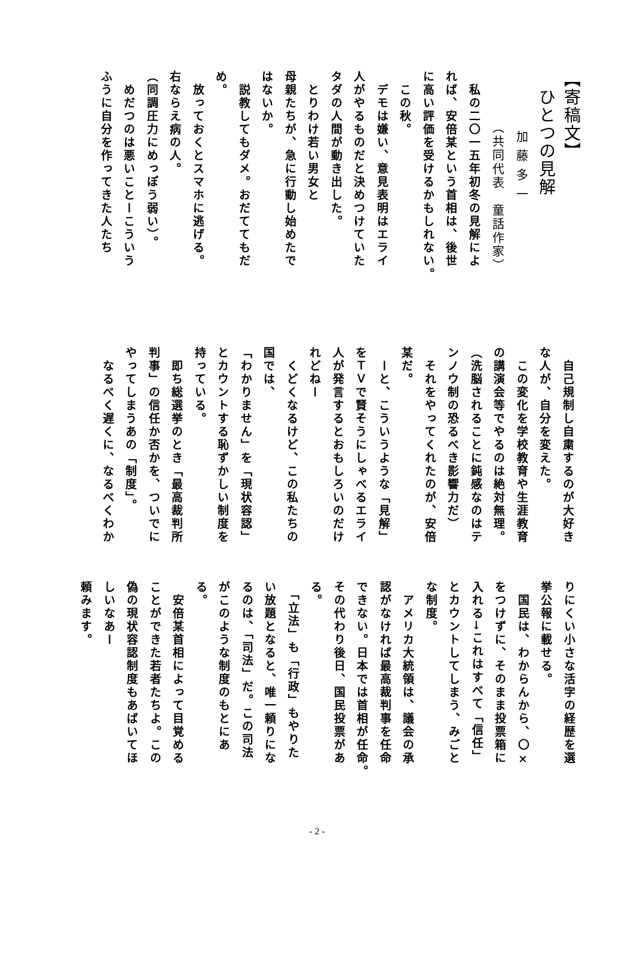【寄稿文】
　ひとつの見解
加藤多一
（共同代表　童話作家）
　私の二〇一五年初冬の見解によ
れば、安倍某という首相は、後世
に高い評価を受けるかもしれない。
　この秋。
　デモは嫌い、意見表明はエライ
人がやるものだと決めつけていた
タダの人間が動き出した。
　とりわけ若い男女と
母親たちが、急に行動し始めたで
はないか。
　説教してもダメ。おだててもだ
め。
　放っておくとスマホに逃げる。
右ならえ病の人。
（同調圧力にめっぽう弱い）。
　めだつのは悪いことーこういう
ふうに自分を作ってきた人たち
　自己規制し自粛するのが大好き
な人が、自分を変えた。
　この変化を学校教育や生涯教育
の講演会等でやるのは絶対無理。
（洗脳されることに鈍感なのはテ
ンノウ制の恐るべき影響力だ）
　それをやってくれたのが、安倍
某だ。
　ーと、こういうような「見解」
をＴＶで賢そうにしゃべるエライ
人が発言するとおもしろいのだけ
れどねー
　くどくなるけど、この私たちの
国では、
「わかりません」を「現状容認」
とカウントする恥ずかしい制度を
持っている。
　即ち総選挙のとき「最高裁判所
判事」の信任か否かを、ついでに
やってしまうあの「制度」。
　なるべく遅くに、なるべくわか
りにくい小さな活字の経歴を選
挙公報に載せる。
　国民は、わからんから、〇×
をつけずに、そのまま投票箱に
入れる→これはすべて「信任」
とカウントしてしまう、みごと
な制度。
　アメリカ大統領は、議会の承
認がなければ最高裁判事を任命
できない。日本では首相が任命。
その代わり後日、国民投票があ
る。
　「立法」も「行政」もやりた
い放題となると、唯一頼りにな
るのは、「司法」だ。この司法
がこのような制度のもとにあ
る。
　安倍某首相によって目覚める
ことができた若者たちよ。この
偽の現状容認制度もあばいてほ
しいなあー
頼みます。
- 2 -